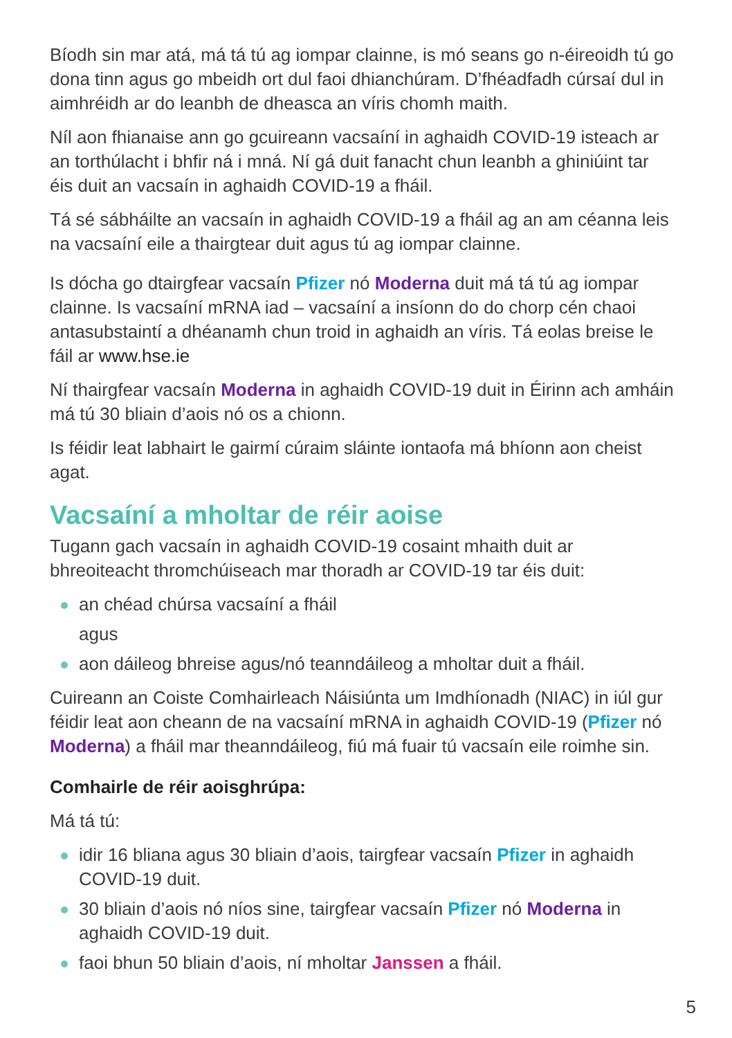Bíodh sin mar atá, má tá tú ag iompar clainne, is mó seans go n-éireoidh tú go dona tinn agus go mbeidh ort dul faoi dhianchúram. D’fhéadfadh cúrsaí dul in aimhréidh ar do leanbh de dheasca an víris chomh maith.
Níl aon fhianaise ann go gcuireann vacsaíní in aghaidh COVID-19 isteach ar an torthúlacht i bhfir ná i mná. Ní gá duit fanacht chun leanbh a ghiniúint tar éis duit an vacsaín in aghaidh COVID-19 a fháil.
Tá sé sábháilte an vacsaín in aghaidh COVID-19 a fháil ag an am céanna leis na vacsaíní eile a thairgtear duit agus tú ag iompar clainne.
Is dócha go dtairgfear vacsaín Pfizer nó Moderna duit má tá tú ag iompar clainne. Is vacsaíní mRNA iad – vacsaíní a insíonn do do chorp cén chaoi antasubstaintí a dhéanamh chun troid in aghaidh an víris. Tá eolas breise le fáil ar www.hse.ie
Ní thairgfear vacsaín Moderna in aghaidh COVID-19 duit in Éirinn ach amháin má tú 30 bliain d’aois nó os a chionn.
Is féidir leat labhairt le gairmí cúraim sláinte iontaofa má bhíonn aon cheist agat.
Vacsaíní a mholtar de réir aoise
Tugann gach vacsaín in aghaidh COVID-19 cosaint mhaith duit ar bhreoiteacht thromchúiseach mar thoradh ar COVID-19 tar éis duit:
an chéad chúrsa vacsaíní a fháil
agus
aon dáileog bhreise agus/nó teanndáileog a mholtar duit a fháil.
Cuireann an Coiste Comhairleach Náisiúnta um Imdhíonadh (NIAC) in iúl gur féidir leat aon cheann de na vacsaíní mRNA in aghaidh COVID-19 (Pfizer nó Moderna) a fháil mar theanndáileog, fiú má fuair tú vacsaín eile roimhe sin.
Comhairle de réir aoisghrúpa:
Má tá tú:
idir 16 bliana agus 30 bliain d’aois, tairgfear vacsaín Pfizer in aghaidh COVID-19 duit.
30 bliain d’aois nó níos sine, tairgfear vacsaín Pfizer nó Moderna in aghaidh COVID-19 duit.
faoi bhun 50 bliain d’aois, ní mholtar Janssen a fháil.
5